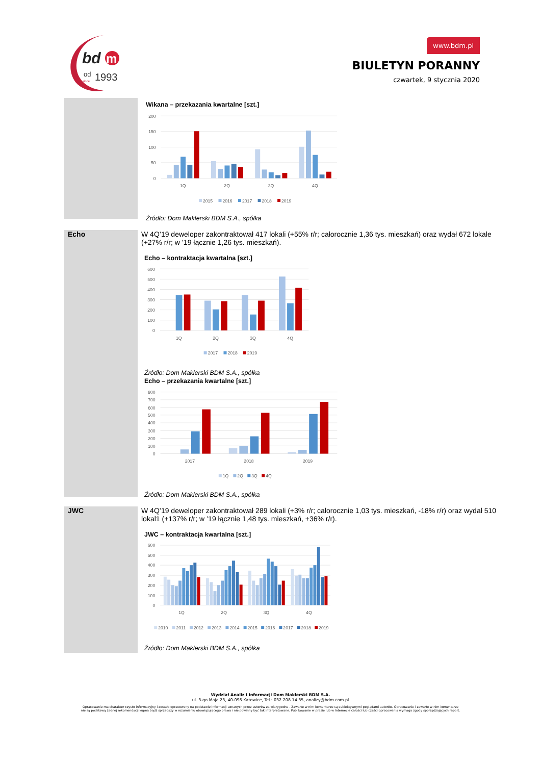bd
m
od
1993
since
www.bdm.pl
BIULETYN PORANNY
czwartek, 9 stycznia 2020
Wikana – przekazania kwartalne [szt.]
200
150
100
50
0
1Q
2Q
3Q
4Q
2015
2016
2017
2018
2019
Źródło: Dom Maklerski BDM S.A., spółka
Echo
W 4Q’19 deweloper zakontraktował 417 lokali (+55% r/r; całorocznie 1,36 tys. mieszkań) oraz wydał 672 lokale (+27% r/r; w ’19 łącznie 1,26 tys. mieszkań).
Echo – kontraktacja kwartalna [szt.]
600
500
400
300
200
100
0
1Q
2Q
3Q
4Q
2017
2018
2019
Źródło: Dom Maklerski BDM S.A., spółka
Echo – przekazania kwartalne [szt.]
800
700
600
500
400
300
200
100
0
2017
2018
2019
1Q
2Q
3Q
4Q
Źródło: Dom Maklerski BDM S.A., spółka
JWC
W 4Q’19 deweloper zakontraktował 289 lokali (+3% r/r; całorocznie 1,03 tys. mieszkań, -18% r/r) oraz wydał 510 lokal1 (+137% r/r; w ’19 łącznie 1,48 tys. mieszkań, +36% r/r).
JWC – kontraktacja kwartalna [szt.]
600
500
400
300
200
100
0
1Q
2Q
3Q
4Q
2010
2011
2012
2013
2014
2015
2016
2017
2018
2019
Źródło: Dom Maklerski BDM S.A., spółka
Wydział Analiz i Informacji Dom Maklerski BDM S.A.
ul. 3-go Maja 23, 40-096 Katowice, Tel.: 032 208 14 35, analizy@bdm.com.pl
Opracowanie ma charakter czysto informacyjny i zostało opracowany na podstawie informacji uznanych przez autorów za wiarygodne . Zawarte w nim komentarze są subiektywnymi poglądami autorów. Opracowanie i zawarte w nim komentarze
nie są podstawą żadnej rekomendacji kupna bądź sprzedaży w rozumieniu obowiązującego prawa i nie powinny być tak interpretowane. Publikowanie w prasie lub w Internecie całości lub części opracowania wymaga zgody sporządzających raport.